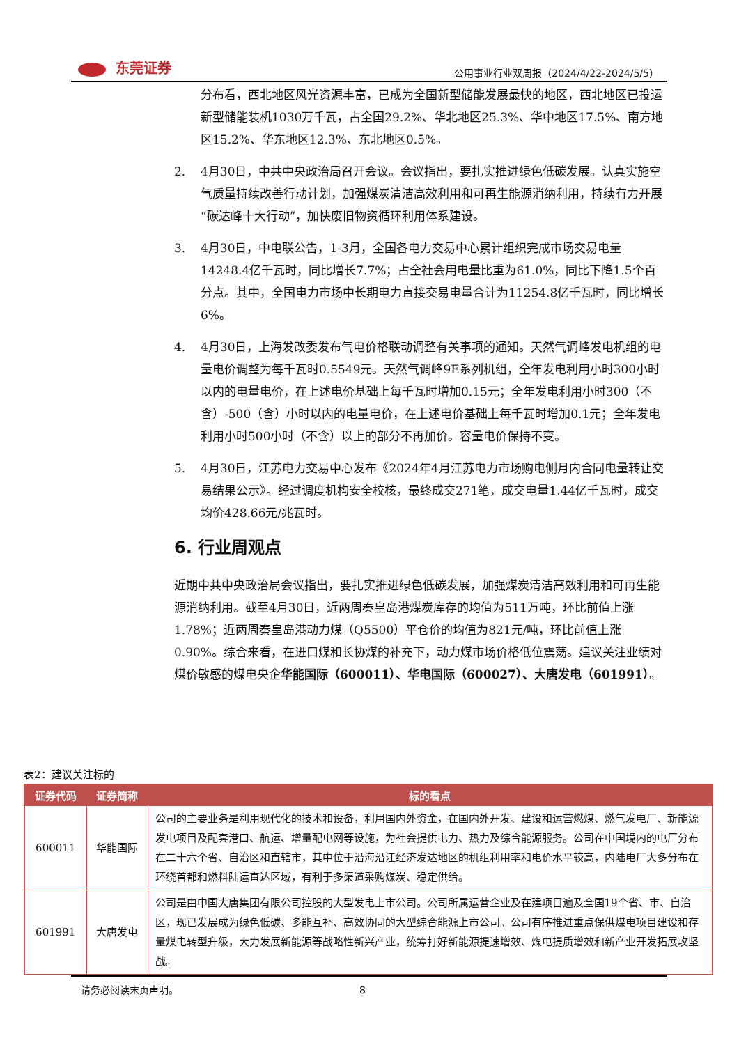东莞证券
公用事业行业双周报（2024/4/22-2024/5/5）
分布看，西北地区风光资源丰富，已成为全国新型储能发展最快的地区，西北地区已投运新型储能装机1030万千瓦，占全国29.2%、华北地区25.3%、华中地区17.5%、南方地区15.2%、华东地区12.3%、东北地区0.5%。
2. 4月30日，中共中央政治局召开会议。会议指出，要扎实推进绿色低碳发展。认真实施空气质量持续改善行动计划，加强煤炭清洁高效利用和可再生能源消纳利用，持续有力开展“碳达峰十大行动”，加快废旧物资循环利用体系建设。
3. 4月30日，中电联公告，1-3月，全国各电力交易中心累计组织完成市场交易电量14248.4亿千瓦时，同比增长7.7%；占全社会用电量比重为61.0%，同比下降1.5个百分点。其中，全国电力市场中长期电力直接交易电量合计为11254.8亿千瓦时，同比增长6%。
4. 4月30日，上海发改委发布气电价格联动调整有关事项的通知。天然气调峰发电机组的电量电价调整为每千瓦时0.5549元。天然气调峰9E系列机组，全年发电利用小时300小时以内的电量电价，在上述电价基础上每千瓦时增加0.15元；全年发电利用小时300（不含）-500（含）小时以内的电量电价，在上述电价基础上每千瓦时增加0.1元；全年发电利用小时500小时（不含）以上的部分不再加价。容量电价保持不变。
5. 4月30日，江苏电力交易中心发布《2024年4月江苏电力市场购电侧月内合同电量转让交易结果公示》。经过调度机构安全校核，最终成交271笔，成交电量1.44亿千瓦时，成交均价428.66元/兆瓦时。
6. 行业周观点
近期中共中央政治局会议指出，要扎实推进绿色低碳发展，加强煤炭清洁高效利用和可再生能源消纳利用。截至4月30日，近两周秦皇岛港煤炭库存的均值为511万吨，环比前值上涨1.78%；近两周秦皇岛港动力煤（Q5500）平仓价的均值为821元/吨，环比前值上涨0.90%。综合来看，在进口煤和长协煤的补充下，动力煤市场价格低位震荡。建议关注业绩对煤价敏感的煤电央企华能国际（600011）、华电国际（600027）、大唐发电（601991）。
表2：建议关注标的
| 证券代码 | 证券简称 | 标的看点 |
| --- | --- | --- |
| 600011 | 华能国际 | 公司的主要业务是利用现代化的技术和设备，利用国内外资金，在国内外开发、建设和运营燃煤、燃气发电厂、新能源发电项目及配套港口、航运、增量配电网等设施，为社会提供电力、热力及综合能源服务。公司在中国境内的电厂分布在二十六个省、自治区和直辖市，其中位于沿海沿江经济发达地区的机组利用率和电价水平较高，内陆电厂大多分布在环绕首都和燃料陆运直达区域，有利于多渠道采购煤炭、稳定供给。 |
| 601991 | 大唐发电 | 公司是由中国大唐集团有限公司控股的大型发电上市公司。公司所属运营企业及在建项目遍及全国19个省、市、自治区，现已发展成为绿色低碳、多能互补、高效协同的大型综合能源上市公司。公司有序推进重点保供煤电项目建设和存量煤电转型升级，大力发展新能源等战略性新兴产业，统筹打好新能源提速增效、煤电提质增效和新产业开发拓展攻坚战。 |
请务必阅读末页声明。 8